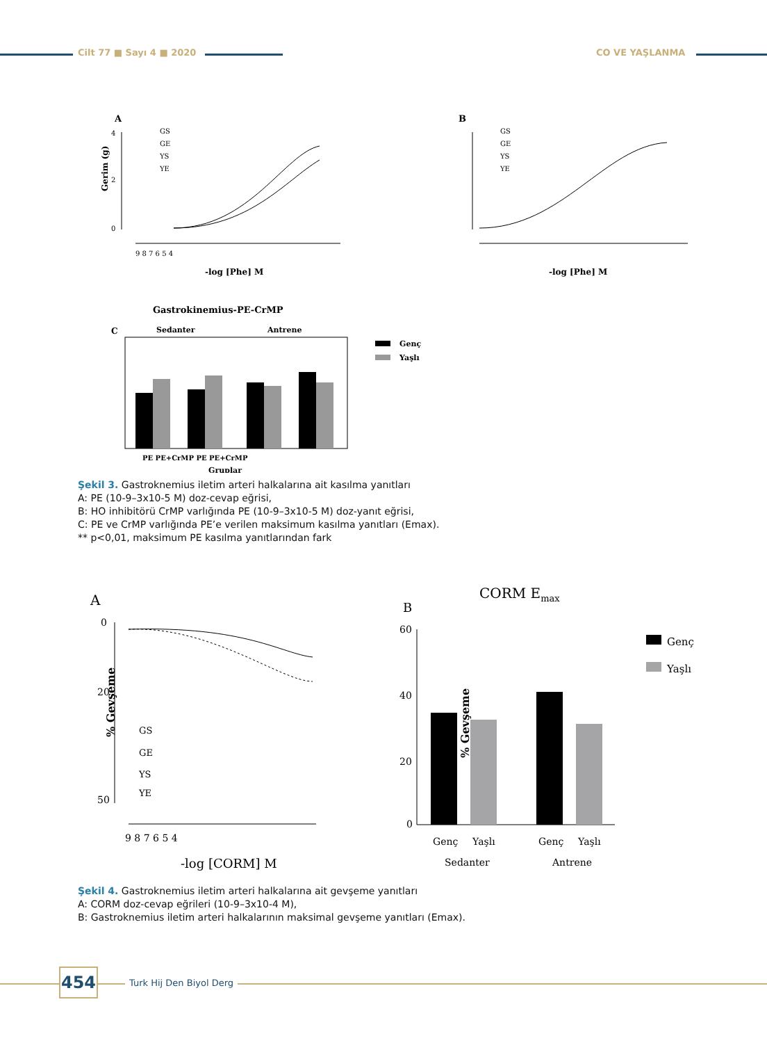Cilt 77 ■ Sayı 4 ■ 2020 CO VE YAŞLANMA
A
Gerim (g)
4
2
0
9 8 7 6 5 4
-log [Phe] M
GS
GE
YS
YE
B
GS
GE
YS
YE
-log [Phe] M
Gastrokinemius-PE-CrMP
C
Sedanter
Antrene
PE PE+CrMP PE PE+CrMP
Gruplar
Genç
Yaşlı
Şekil 3. Gastroknemius iletim arteri halkalarına ait kasılma yanıtları
A: PE (10-9–3x10-5 M) doz-cevap eğrisi,
B: HO inhibitörü CrMP varlığında PE (10-9–3x10-5 M) doz-yanıt eğrisi,
C: PE ve CrMP varlığında PE’e verilen maksimum kasılma yanıtları (Emax).
** p<0,01, maksimum PE kasılma yanıtlarından fark
A
0
20
50
% Gevşeme
9 8 7 6 5 4
-log [CORM] M
GS
GE
YS
YE
CORM Emax
B
60
40
20
0
% Gevşeme
Genç
Yaşlı
Genç
Yaşlı
Sedanter
Antrene
Genç
Yaşlı
Şekil 4. Gastroknemius iletim arteri halkalarına ait gevşeme yanıtları
A: CORM doz-cevap eğrileri (10-9–3x10-4 M),
B: Gastroknemius iletim arteri halkalarının maksimal gevşeme yanıtları (Emax).
454 Turk Hij Den Biyol Derg